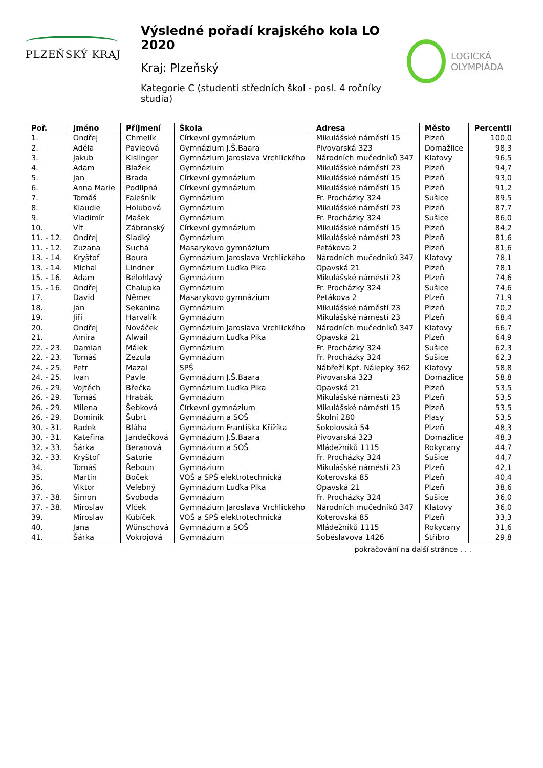PLZEŇSKÝ KRAJ
Výsledné pořadí krajského kola LO 2020
Kraj: Plzeňský
Kategorie C (studenti středních škol - posl. 4 ročníky studia)
LOGICKÁ
OLYMPIÁDA
| Poř. | Jméno | Příjmení | Škola | Adresa | Město | Percentil |
| --- | --- | --- | --- | --- | --- | --- |
| 1. | Ondřej | Chmelík | Církevní gymnázium | Mikulášské náměstí 15 | Plzeň | 100,0 |
| 2. | Adéla | Pavleová | Gymnázium J.Š.Baara | Pivovarská 323 | Domažlice | 98,3 |
| 3. | Jakub | Kislinger | Gymnázium Jaroslava Vrchlického | Národních mučedníků 347 | Klatovy | 96,5 |
| 4. | Adam | Blažek | Gymnázium | Mikulášské náměstí 23 | Plzeň | 94,7 |
| 5. | Jan | Brada | Církevní gymnázium | Mikulášské náměstí 15 | Plzeň | 93,0 |
| 6. | Anna Marie | Podlipná | Církevní gymnázium | Mikulášské náměstí 15 | Plzeň | 91,2 |
| 7. | Tomáš | Falešník | Gymnázium | Fr. Procházky 324 | Sušice | 89,5 |
| 8. | Klaudie | Holubová | Gymnázium | Mikulášské náměstí 23 | Plzeň | 87,7 |
| 9. | Vladimír | Mašek | Gymnázium | Fr. Procházky 324 | Sušice | 86,0 |
| 10. | Vít | Zábranský | Církevní gymnázium | Mikulášské náměstí 15 | Plzeň | 84,2 |
| 11. - 12. | Ondřej | Sladký | Gymnázium | Mikulášské náměstí 23 | Plzeň | 81,6 |
| 11. - 12. | Zuzana | Suchá | Masarykovo gymnázium | Petákova 2 | Plzeň | 81,6 |
| 13. - 14. | Kryštof | Boura | Gymnázium Jaroslava Vrchlického | Národních mučedníků 347 | Klatovy | 78,1 |
| 13. - 14. | Michal | Lindner | Gymnázium Luďka Pika | Opavská 21 | Plzeň | 78,1 |
| 15. - 16. | Adam | Bělohlavý | Gymnázium | Mikulášské náměstí 23 | Plzeň | 74,6 |
| 15. - 16. | Ondřej | Chalupka | Gymnázium | Fr. Procházky 324 | Sušice | 74,6 |
| 17. | David | Němec | Masarykovo gymnázium | Petákova 2 | Plzeň | 71,9 |
| 18. | Jan | Sekanina | Gymnázium | Mikulášské náměstí 23 | Plzeň | 70,2 |
| 19. | Jiří | Harvalík | Gymnázium | Mikulášské náměstí 23 | Plzeň | 68,4 |
| 20. | Ondřej | Nováček | Gymnázium Jaroslava Vrchlického | Národních mučedníků 347 | Klatovy | 66,7 |
| 21. | Amira | Alwail | Gymnázium Luďka Pika | Opavská 21 | Plzeň | 64,9 |
| 22. - 23. | Damian | Málek | Gymnázium | Fr. Procházky 324 | Sušice | 62,3 |
| 22. - 23. | Tomáš | Zezula | Gymnázium | Fr. Procházky 324 | Sušice | 62,3 |
| 24. - 25. | Petr | Mazal | SPŠ | Nábřeží Kpt. Nálepky 362 | Klatovy | 58,8 |
| 24. - 25. | Ivan | Pavle | Gymnázium J.Š.Baara | Pivovarská 323 | Domažlice | 58,8 |
| 26. - 29. | Vojtěch | Břečka | Gymnázium Luďka Pika | Opavská 21 | Plzeň | 53,5 |
| 26. - 29. | Tomáš | Hrabák | Gymnázium | Mikulášské náměstí 23 | Plzeň | 53,5 |
| 26. - 29. | Milena | Šebková | Církevní gymnázium | Mikulášské náměstí 15 | Plzeň | 53,5 |
| 26. - 29. | Dominik | Šubrt | Gymnázium a SOŠ | Školní 280 | Plasy | 53,5 |
| 30. - 31. | Radek | Bláha | Gymnázium Františka Křižíka | Sokolovská 54 | Plzeň | 48,3 |
| 30. - 31. | Kateřina | Jandečková | Gymnázium J.Š.Baara | Pivovarská 323 | Domažlice | 48,3 |
| 32. - 33. | Šárka | Beranová | Gymnázium a SOŠ | Mládežníků 1115 | Rokycany | 44,7 |
| 32. - 33. | Kryštof | Satorie | Gymnázium | Fr. Procházky 324 | Sušice | 44,7 |
| 34. | Tomáš | Řeboun | Gymnázium | Mikulášské náměstí 23 | Plzeň | 42,1 |
| 35. | Martin | Boček | VOŠ a SPŠ elektrotechnická | Koterovská 85 | Plzeň | 40,4 |
| 36. | Viktor | Velebný | Gymnázium Luďka Pika | Opavská 21 | Plzeň | 38,6 |
| 37. - 38. | Šimon | Svoboda | Gymnázium | Fr. Procházky 324 | Sušice | 36,0 |
| 37. - 38. | Miroslav | Vlček | Gymnázium Jaroslava Vrchlického | Národních mučedníků 347 | Klatovy | 36,0 |
| 39. | Miroslav | Kubíček | VOŠ a SPŠ elektrotechnická | Koterovská 85 | Plzeň | 33,3 |
| 40. | Jana | Wünschová | Gymnázium a SOŠ | Mládežníků 1115 | Rokycany | 31,6 |
| 41. | Šárka | Vokrojová | Gymnázium | Soběslavova 1426 | Stříbro | 29,8 |
pokračování na další stránce . . .